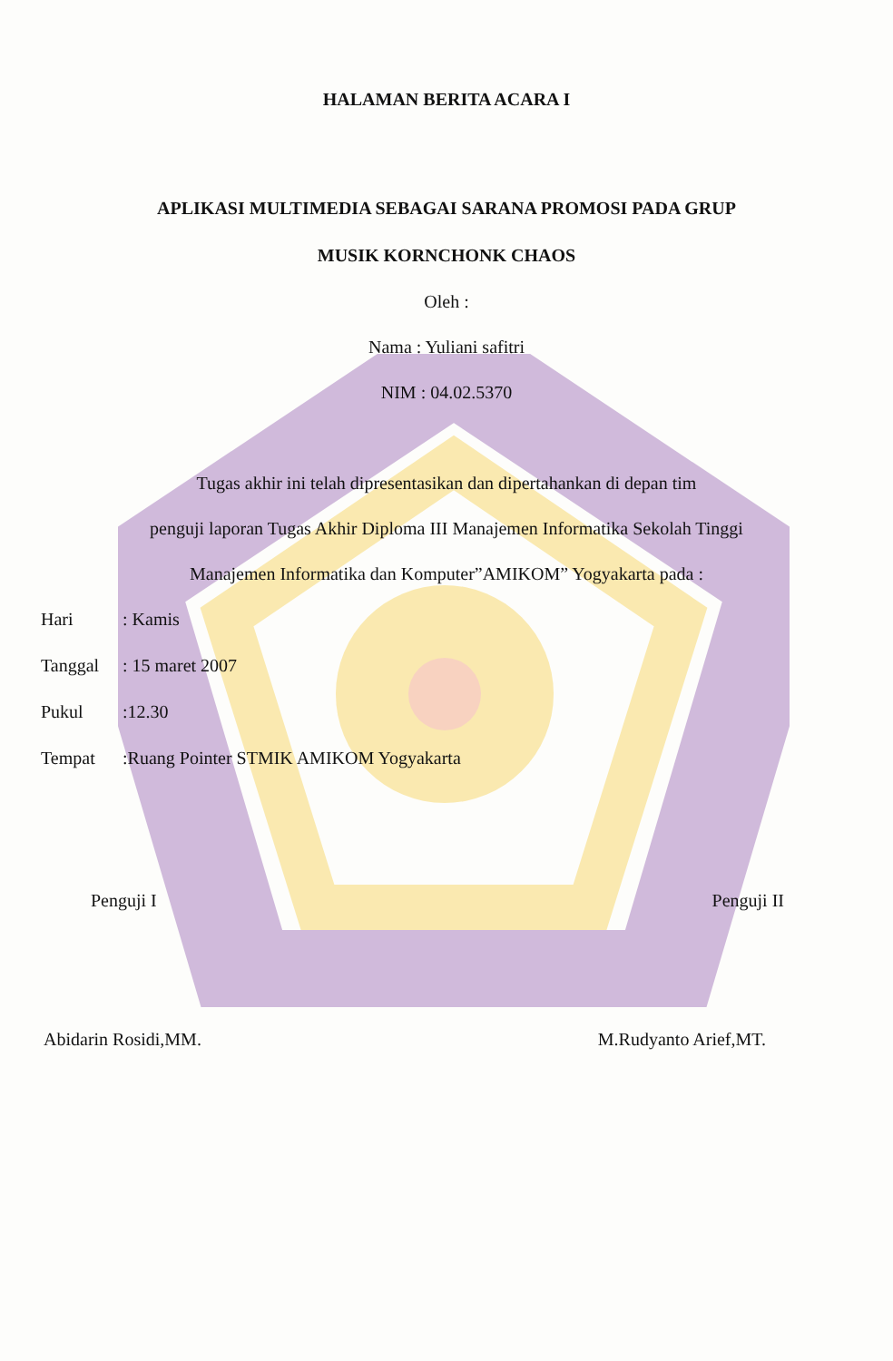HALAMAN BERITA ACARA I
APLIKASI MULTIMEDIA SEBAGAI SARANA PROMOSI PADA GRUP
MUSIK KORNCHONK CHAOS
Oleh :
Nama : Yuliani safitri
NIM : 04.02.5370
Tugas akhir ini telah dipresentasikan dan dipertahankan di depan tim
penguji laporan Tugas Akhir Diploma III Manajemen Informatika Sekolah Tinggi
Manajemen Informatika dan Komputer”AMIKOM” Yogyakarta pada :
Hari: Kamis
Tanggal: 15 maret 2007
Pukul:12.30
Tempat:Ruang Pointer STMIK AMIKOM Yogyakarta
Penguji I Penguji II
Abidarin Rosidi,MM. M.Rudyanto Arief,MT.